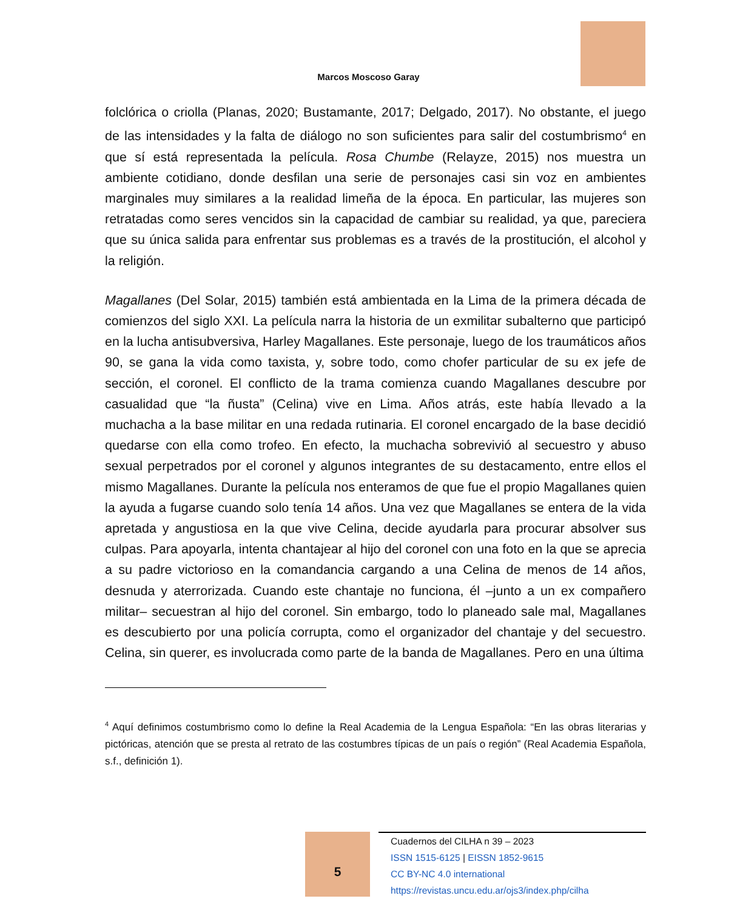Marcos Moscoso Garay
folclórica o criolla (Planas, 2020; Bustamante, 2017; Delgado, 2017). No obstante, el juego de las intensidades y la falta de diálogo no son suficientes para salir del costumbrismo<sup>4</sup> en que sí está representada la película. Rosa Chumbe (Relayze, 2015) nos muestra un ambiente cotidiano, donde desfilan una serie de personajes casi sin voz en ambientes marginales muy similares a la realidad limeña de la época. En particular, las mujeres son retratadas como seres vencidos sin la capacidad de cambiar su realidad, ya que, pareciera que su única salida para enfrentar sus problemas es a través de la prostitución, el alcohol y la religión.
Magallanes (Del Solar, 2015) también está ambientada en la Lima de la primera década de comienzos del siglo XXI. La película narra la historia de un exmilitar subalterno que participó en la lucha antisubversiva, Harley Magallanes. Este personaje, luego de los traumáticos años 90, se gana la vida como taxista, y, sobre todo, como chofer particular de su ex jefe de sección, el coronel. El conflicto de la trama comienza cuando Magallanes descubre por casualidad que “la ñusta” (Celina) vive en Lima. Años atrás, este había llevado a la muchacha a la base militar en una redada rutinaria. El coronel encargado de la base decidió quedarse con ella como trofeo. En efecto, la muchacha sobrevivió al secuestro y abuso sexual perpetrados por el coronel y algunos integrantes de su destacamento, entre ellos el mismo Magallanes. Durante la película nos enteramos de que fue el propio Magallanes quien la ayuda a fugarse cuando solo tenía 14 años. Una vez que Magallanes se entera de la vida apretada y angustiosa en la que vive Celina, decide ayudarla para procurar absolver sus culpas. Para apoyarla, intenta chantajear al hijo del coronel con una foto en la que se aprecia a su padre victorioso en la comandancia cargando a una Celina de menos de 14 años, desnuda y aterrorizada. Cuando este chantaje no funciona, él –junto a un ex compañero militar– secuestran al hijo del coronel. Sin embargo, todo lo planeado sale mal, Magallanes es descubierto por una policía corrupta, como el organizador del chantaje y del secuestro. Celina, sin querer, es involucrada como parte de la banda de Magallanes. Pero en una última
<sup>4</sup> Aquí definimos costumbrismo como lo define la Real Academia de la Lengua Española: “En las obras literarias y pictóricas, atención que se presta al retrato de las costumbres típicas de un país o región” (Real Academia Española, s.f., definición 1).
5
Cuadernos del CILHA n 39 – 2023
ISSN 1515-6125 | EISSN 1852-9615
CC BY-NC 4.0 international
https://revistas.uncu.edu.ar/ojs3/index.php/cilha